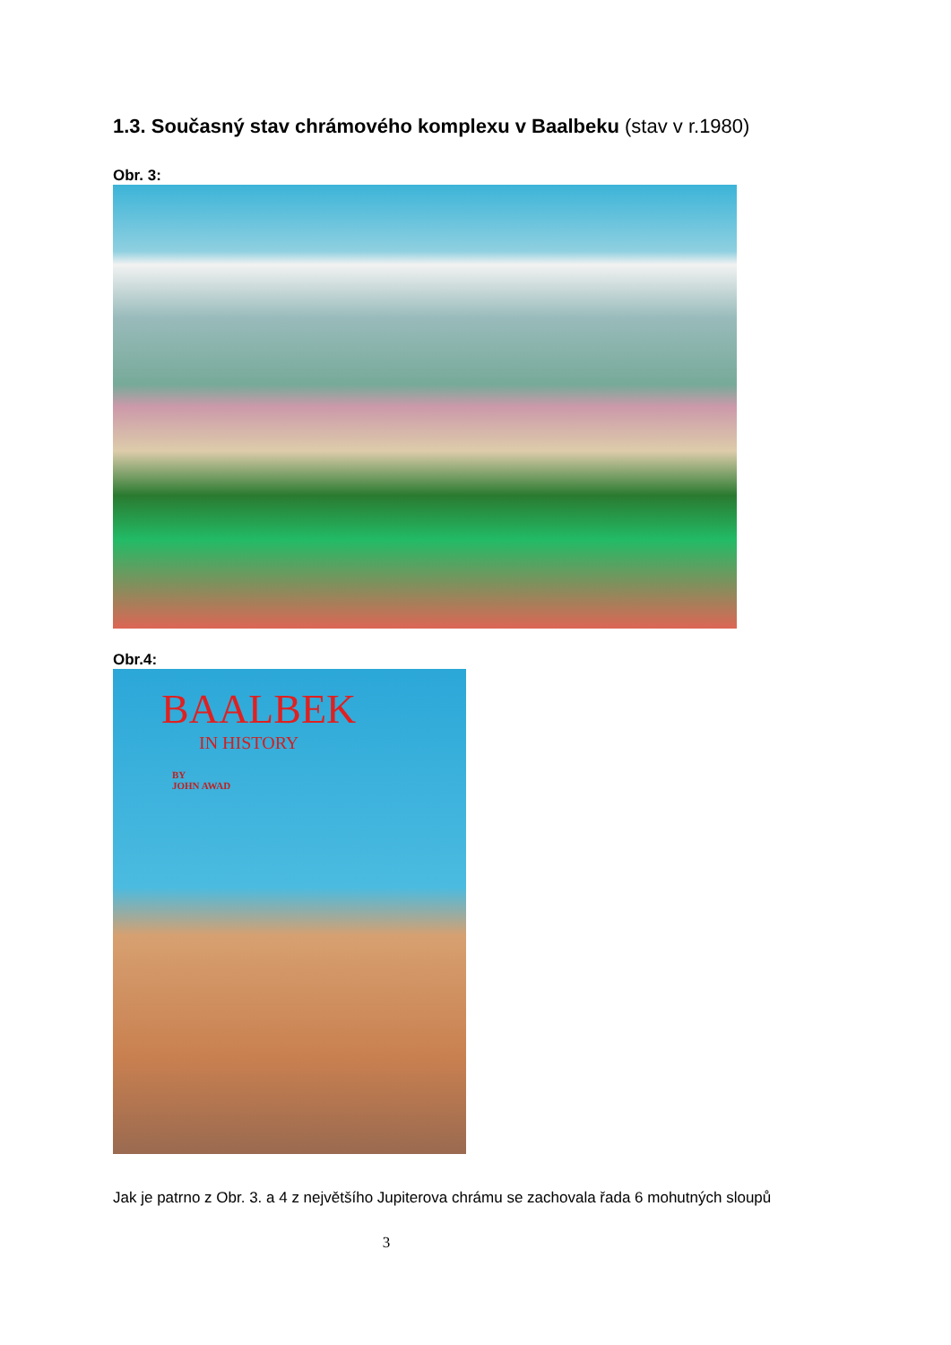1.3. Současný stav chrámového komplexu v Baalbeku (stav v r.1980)
Obr. 3:
Obr.4:
BAALBEK
IN HISTORY
BY
JOHN AWAD
Jak je patrno z Obr. 3. a 4 z největšího Jupiterova chrámu se zachovala řada 6 mohutných sloupů
3